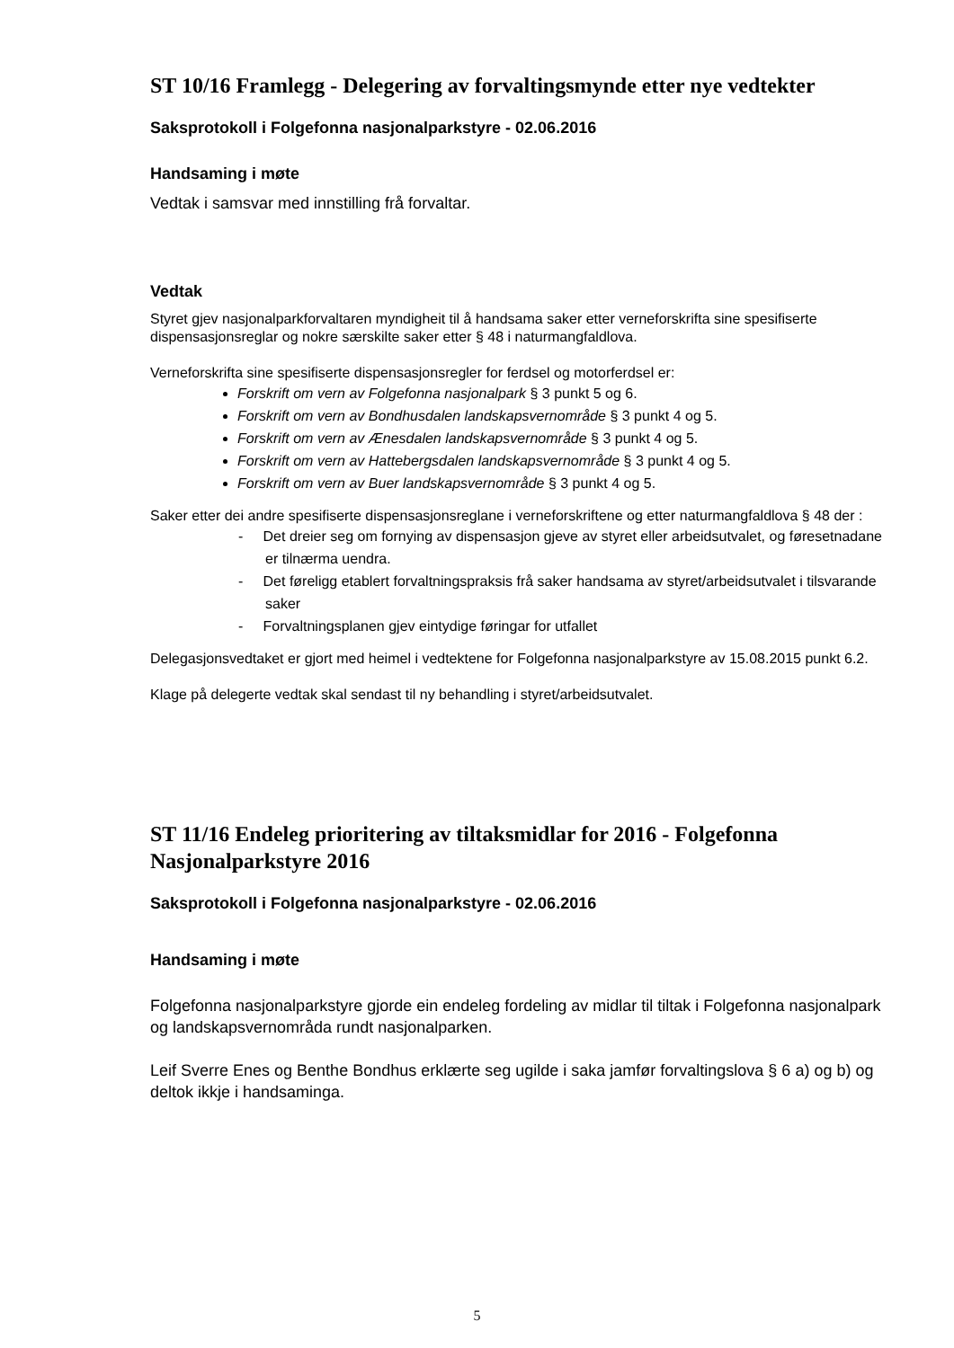ST 10/16 Framlegg - Delegering av forvaltingsmynde etter nye vedtekter
Saksprotokoll i Folgefonna nasjonalparkstyre - 02.06.2016
Handsaming i møte
Vedtak i samsvar med innstilling frå forvaltar.
Vedtak
Styret gjev nasjonalparkforvaltaren myndigheit til å handsama saker etter verneforskrifta sine spesifiserte dispensasjonsreglar og nokre særskilte saker etter § 48 i naturmangfaldlova.
Verneforskrifta sine spesifiserte dispensasjonsregler for ferdsel og motorferdsel er:
Forskrift om vern av Folgefonna nasjonalpark § 3 punkt 5 og 6.
Forskrift om vern av Bondhusdalen landskapsvernområde § 3 punkt 4 og 5.
Forskrift om vern av Ænesdalen landskapsvernområde § 3 punkt 4 og 5.
Forskrift om vern av Hattebergsdalen landskapsvernområde § 3 punkt 4 og 5.
Forskrift om vern av Buer landskapsvernområde § 3 punkt 4 og 5.
Saker etter dei andre spesifiserte dispensasjonsreglane i verneforskriftene og etter naturmangfaldlova § 48 der :
- Det dreier seg om fornying av dispensasjon gjeve av styret eller arbeidsutvalet, og føresetnadane er tilnærma uendra.
- Det føreligg etablert forvaltningspraksis frå saker handsama av styret/arbeidsutvalet i tilsvarande saker
- Forvaltningsplanen gjev eintydige føringar for utfallet
Delegasjonsvedtaket er gjort med heimel i vedtektene for Folgefonna nasjonalparkstyre av 15.08.2015 punkt 6.2.
Klage på delegerte vedtak skal sendast til ny behandling i styret/arbeidsutvalet.
ST 11/16 Endeleg prioritering av tiltaksmidlar for 2016 - Folgefonna Nasjonalparkstyre 2016
Saksprotokoll i Folgefonna nasjonalparkstyre - 02.06.2016
Handsaming i møte
Folgefonna nasjonalparkstyre gjorde ein endeleg fordeling av midlar til tiltak i Folgefonna nasjonalpark og landskapsvernområda rundt nasjonalparken.
Leif Sverre Enes og Benthe Bondhus erklærte seg ugilde i saka jamfør forvaltingslova § 6 a) og b) og deltok ikkje i handsaminga.
5